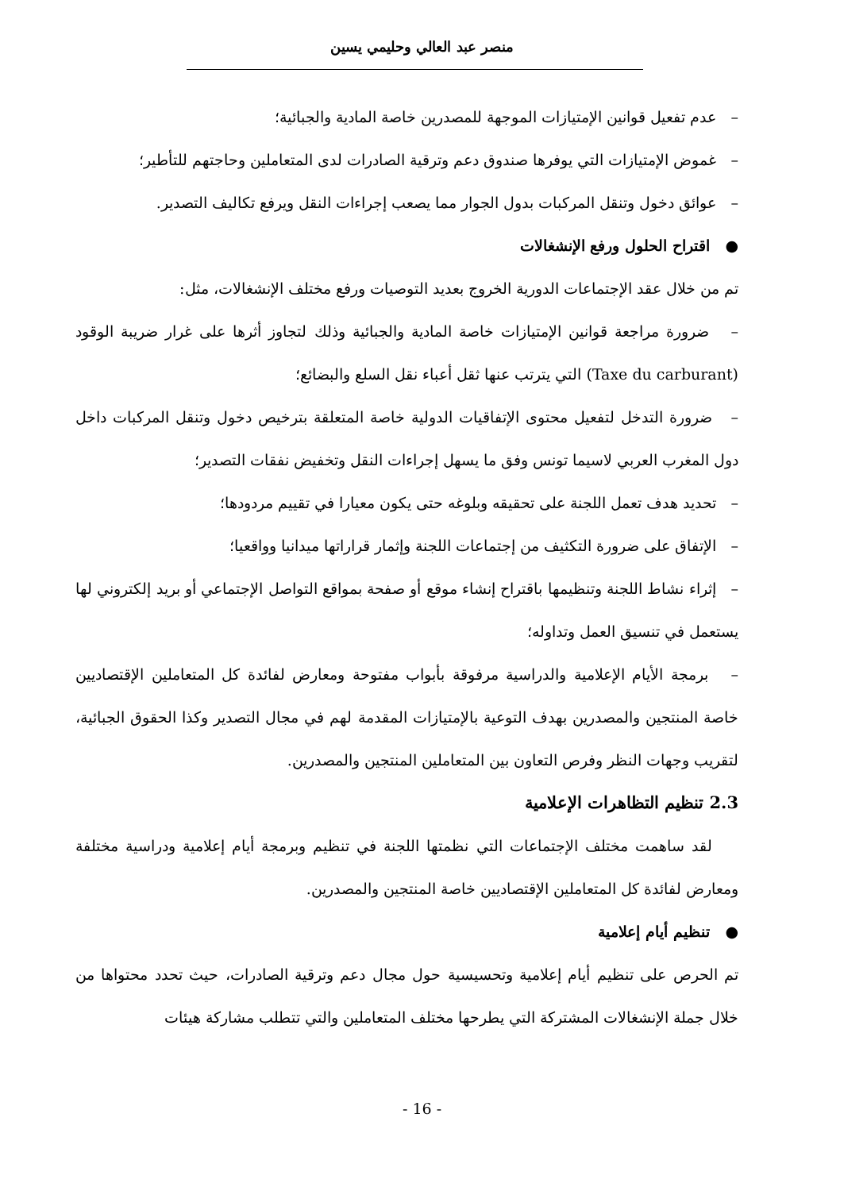منصر عبد العالي وحليمي يسين
– عدم تفعيل قوانين الإمتيازات الموجهة للمصدرين خاصة المادية والجبائية؛
– غموض الإمتيازات التي يوفرها صندوق دعم وترقية الصادرات لدى المتعاملين وحاجتهم للتأطير؛
– عوائق دخول وتنقل المركبات بدول الجوار مما يصعب إجراءات النقل ويرفع تكاليف التصدير.
● اقتراح الحلول ورفع الإنشغالات
تم من خلال عقد الإجتماعات الدورية الخروج بعديد التوصيات ورفع مختلف الإنشغالات، مثل:
– ضرورة مراجعة قوانين الإمتيازات خاصة المادية والجبائية وذلك لتجاوز أثرها على غرار ضريبة الوقود (Taxe du carburant) التي يترتب عنها ثقل أعباء نقل السلع والبضائع؛
– ضرورة التدخل لتفعيل محتوى الإتفاقيات الدولية خاصة المتعلقة بترخيص دخول وتنقل المركبات داخل دول المغرب العربي لاسيما تونس وفق ما يسهل إجراءات النقل وتخفيض نفقات التصدير؛
– تحديد هدف تعمل اللجنة على تحقيقه وبلوغه حتى يكون معيارا في تقييم مردودها؛
– الإتفاق على ضرورة التكثيف من إجتماعات اللجنة وإثمار قراراتها ميدانيا وواقعيا؛
– إثراء نشاط اللجنة وتنظيمها باقتراح إنشاء موقع أو صفحة بمواقع التواصل الإجتماعي أو بريد إلكتروني لها يستعمل في تنسيق العمل وتداوله؛
– برمجة الأيام الإعلامية والدراسية مرفوقة بأبواب مفتوحة ومعارض لفائدة كل المتعاملين الإقتصاديين خاصة المنتجين والمصدرين بهدف التوعية بالإمتيازات المقدمة لهم في مجال التصدير وكذا الحقوق الجبائية، لتقريب وجهات النظر وفرص التعاون بين المتعاملين المنتجين والمصدرين.
2.3 تنظيم التظاهرات الإعلامية
لقد ساهمت مختلف الإجتماعات التي نظمتها اللجنة في تنظيم وبرمجة أيام إعلامية ودراسية مختلفة ومعارض لفائدة كل المتعاملين الإقتصاديين خاصة المنتجين والمصدرين.
● تنظيم أيام إعلامية
تم الحرص على تنظيم أيام إعلامية وتحسيسية حول مجال دعم وترقية الصادرات، حيث تحدد محتواها من خلال جملة الإنشغالات المشتركة التي يطرحها مختلف المتعاملين والتي تتطلب مشاركة هيئات
- 16 -